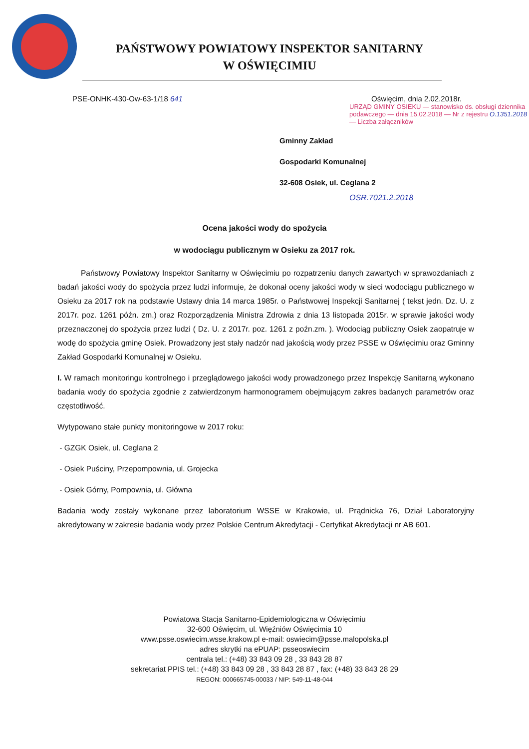PAŃSTWOWY POWIATOWY INSPEKTOR SANITARNY
W OŚWIĘCIMIU
PSE-ONHK-430-Ow-63-1/18 641 Oświęcim, dnia 2.02.2018r.
URZĄD GMINY OSIEKU — stanowisko ds. obsługi dziennika podawczego — dnia 15.02.2018 — Nr z rejestru O.1351.2018 — Liczba załączników
Gminny Zakład
Gospodarki Komunalnej
32-608 Osiek, ul. Ceglana 2
OSR.7021.2.2018
Ocena jakości wody do spożycia
w wodociągu publicznym w Osieku za 2017 rok.
Państwowy Powiatowy Inspektor Sanitarny w Oświęcimiu po rozpatrzeniu danych zawartych w sprawozdaniach z badań jakości wody do spożycia przez ludzi informuje, że dokonał oceny jakości wody w sieci wodociągu publicznego w Osieku za 2017 rok na podstawie Ustawy dnia 14 marca 1985r. o Państwowej Inspekcji Sanitarnej ( tekst jedn. Dz. U. z 2017r. poz. 1261 późn. zm.) oraz Rozporządzenia Ministra Zdrowia z dnia 13 listopada 2015r. w sprawie jakości wody przeznaczonej do spożycia przez ludzi ( Dz. U. z 2017r. poz. 1261 z poźn.zm. ). Wodociąg publiczny Osiek zaopatruje w wodę do spożycia gminę Osiek. Prowadzony jest stały nadzór nad jakością wody przez PSSE w Oświęcimiu oraz Gminny Zakład Gospodarki Komunalnej w Osieku.
I. W ramach monitoringu kontrolnego i przeglądowego jakości wody prowadzonego przez Inspekcję Sanitarną wykonano badania wody do spożycia zgodnie z zatwierdzonym harmonogramem obejmującym zakres badanych parametrów oraz częstotliwość.
Wytypowano stałe punkty monitoringowe w 2017 roku:
- GZGK Osiek, ul. Ceglana 2
- Osiek Puściny, Przepompownia, ul. Grojecka
- Osiek Górny, Pompownia, ul. Główna
Badania wody zostały wykonane przez laboratorium WSSE w Krakowie, ul. Prądnicka 76, Dział Laboratoryjny akredytowany w zakresie badania wody przez Polskie Centrum Akredytacji - Certyfikat Akredytacji nr AB 601.
Powiatowa Stacja Sanitarno-Epidemiologiczna w Oświęcimiu
32-600 Oświęcim, ul. Więźniów Oświęcimia 10
www.psse.oswiecim.wsse.krakow.pl e-mail: oswiecim@psse.malopolska.pl
adres skrytki na ePUAP: psseoswiecim
centrala tel.: (+48) 33 843 09 28 , 33 843 28 87
sekretariat PPIS tel.: (+48) 33 843 09 28 , 33 843 28 87 , fax: (+48) 33 843 28 29
REGON: 000665745-00033 / NIP: 549-11-48-044